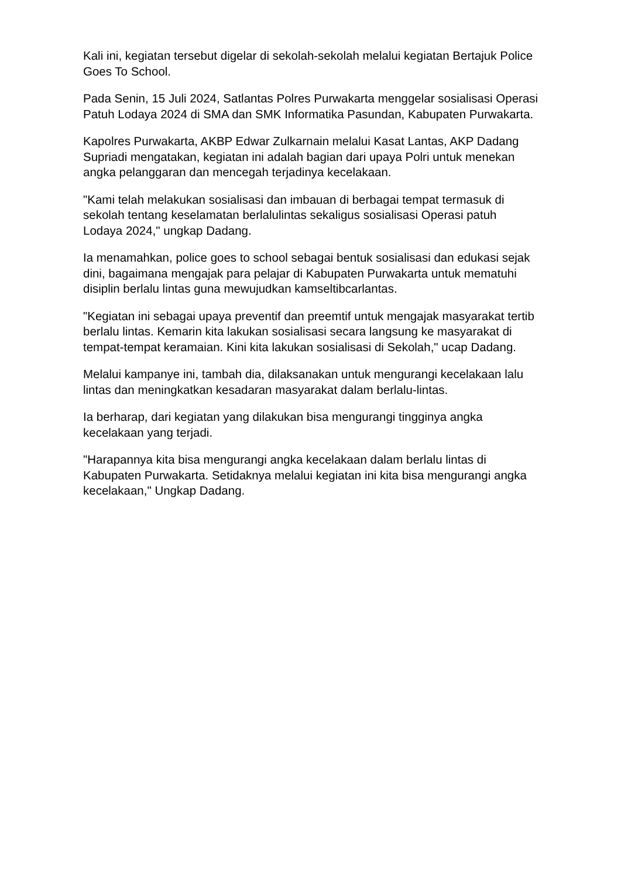Kali ini, kegiatan tersebut digelar di sekolah-sekolah melalui kegiatan Bertajuk Police Goes To School.
Pada Senin, 15 Juli 2024, Satlantas Polres Purwakarta menggelar sosialisasi Operasi Patuh Lodaya 2024 di SMA dan SMK Informatika Pasundan, Kabupaten Purwakarta.
Kapolres Purwakarta, AKBP Edwar Zulkarnain melalui Kasat Lantas, AKP Dadang Supriadi mengatakan, kegiatan ini adalah bagian dari upaya Polri untuk menekan angka pelanggaran dan mencegah terjadinya kecelakaan.
"Kami telah melakukan sosialisasi dan imbauan di berbagai tempat termasuk di sekolah tentang keselamatan berlalulintas sekaligus sosialisasi Operasi patuh Lodaya 2024," ungkap Dadang.
Ia menamahkan, police goes to school sebagai bentuk sosialisasi dan edukasi sejak dini, bagaimana mengajak para pelajar di Kabupaten Purwakarta untuk mematuhi disiplin berlalu lintas guna mewujudkan kamseltibcarlantas.
"Kegiatan ini sebagai upaya preventif dan preemtif untuk mengajak masyarakat tertib berlalu lintas. Kemarin kita lakukan sosialisasi secara langsung ke masyarakat di tempat-tempat keramaian. Kini kita lakukan sosialisasi di Sekolah," ucap Dadang.
Melalui kampanye ini, tambah dia, dilaksanakan untuk mengurangi kecelakaan lalu lintas dan meningkatkan kesadaran masyarakat dalam berlalu-lintas.
Ia berharap, dari kegiatan yang dilakukan bisa mengurangi tingginya angka kecelakaan yang terjadi.
"Harapannya kita bisa mengurangi angka kecelakaan dalam berlalu lintas di Kabupaten Purwakarta. Setidaknya melalui kegiatan ini kita bisa mengurangi angka kecelakaan," Ungkap Dadang.